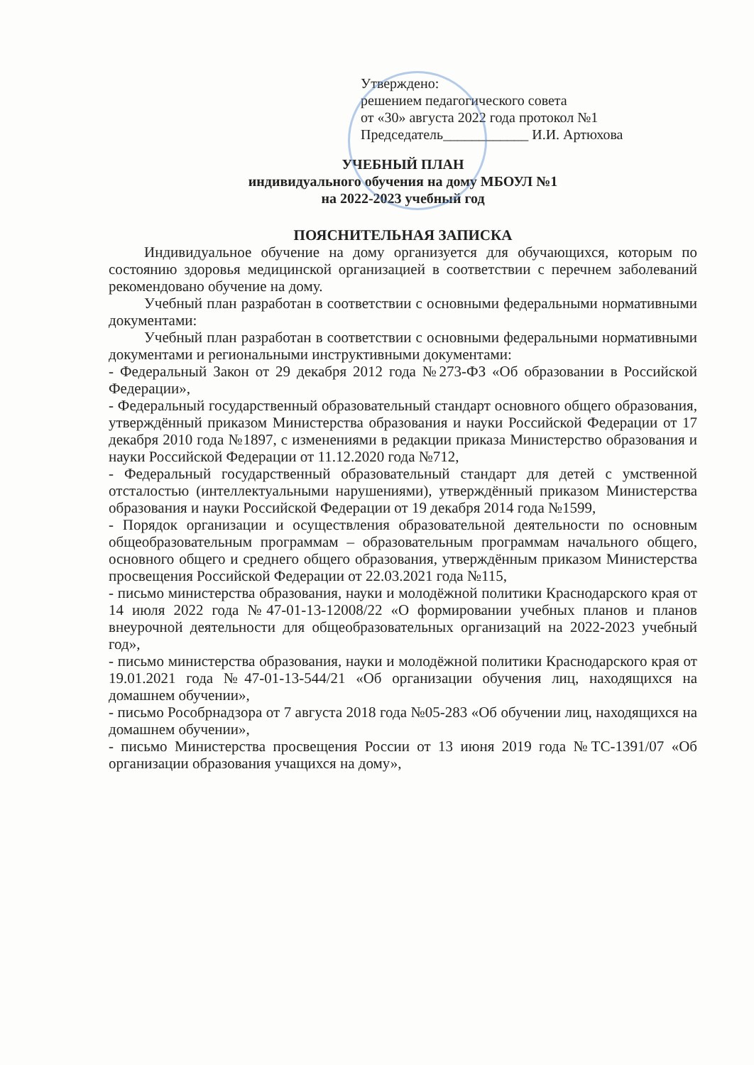Утверждено:
решением педагогического совета
от «30» августа 2022 года протокол №1
Председатель____________ И.И. Артюхова
УЧЕБНЫЙ ПЛАН
индивидуального обучения на дому МБОУЛ №1
на 2022-2023 учебный год
ПОЯСНИТЕЛЬНАЯ ЗАПИСКА
Индивидуальное обучение на дому организуется для обучающихся, которым по состоянию здоровья медицинской организацией в соответствии с перечнем заболеваний рекомендовано обучение на дому.
Учебный план разработан в соответствии с основными федеральными нормативными документами:
Учебный план разработан в соответствии с основными федеральными нормативными документами и региональными инструктивными документами:
- Федеральный Закон от 29 декабря 2012 года №273-ФЗ «Об образовании в Российской Федерации»,
- Федеральный государственный образовательный стандарт основного общего образования, утверждённый приказом Министерства образования и науки Российской Федерации от 17 декабря 2010 года №1897, с изменениями в редакции приказа Министерство образования и науки Российской Федерации от 11.12.2020 года №712,
- Федеральный государственный образовательный стандарт для детей с умственной отсталостью (интеллектуальными нарушениями), утверждённый приказом Министерства образования и науки Российской Федерации от 19 декабря 2014 года №1599,
- Порядок организации и осуществления образовательной деятельности по основным общеобразовательным программам – образовательным программам начального общего, основного общего и среднего общего образования, утверждённым приказом Министерства просвещения Российской Федерации от 22.03.2021 года №115,
- письмо министерства образования, науки и молодёжной политики Краснодарского края от 14 июля 2022 года №47-01-13-12008/22 «О формировании учебных планов и планов внеурочной деятельности для общеобразовательных организаций на 2022-2023 учебный год»,
- письмо министерства образования, науки и молодёжной политики Краснодарского края от 19.01.2021 года №47-01-13-544/21 «Об организации обучения лиц, находящихся на домашнем обучении»,
- письмо Рособрнадзора от 7 августа 2018 года №05-283 «Об обучении лиц, находящихся на домашнем обучении»,
- письмо Министерства просвещения России от 13 июня 2019 года №ТС-1391/07 «Об организации образования учащихся на дому»,